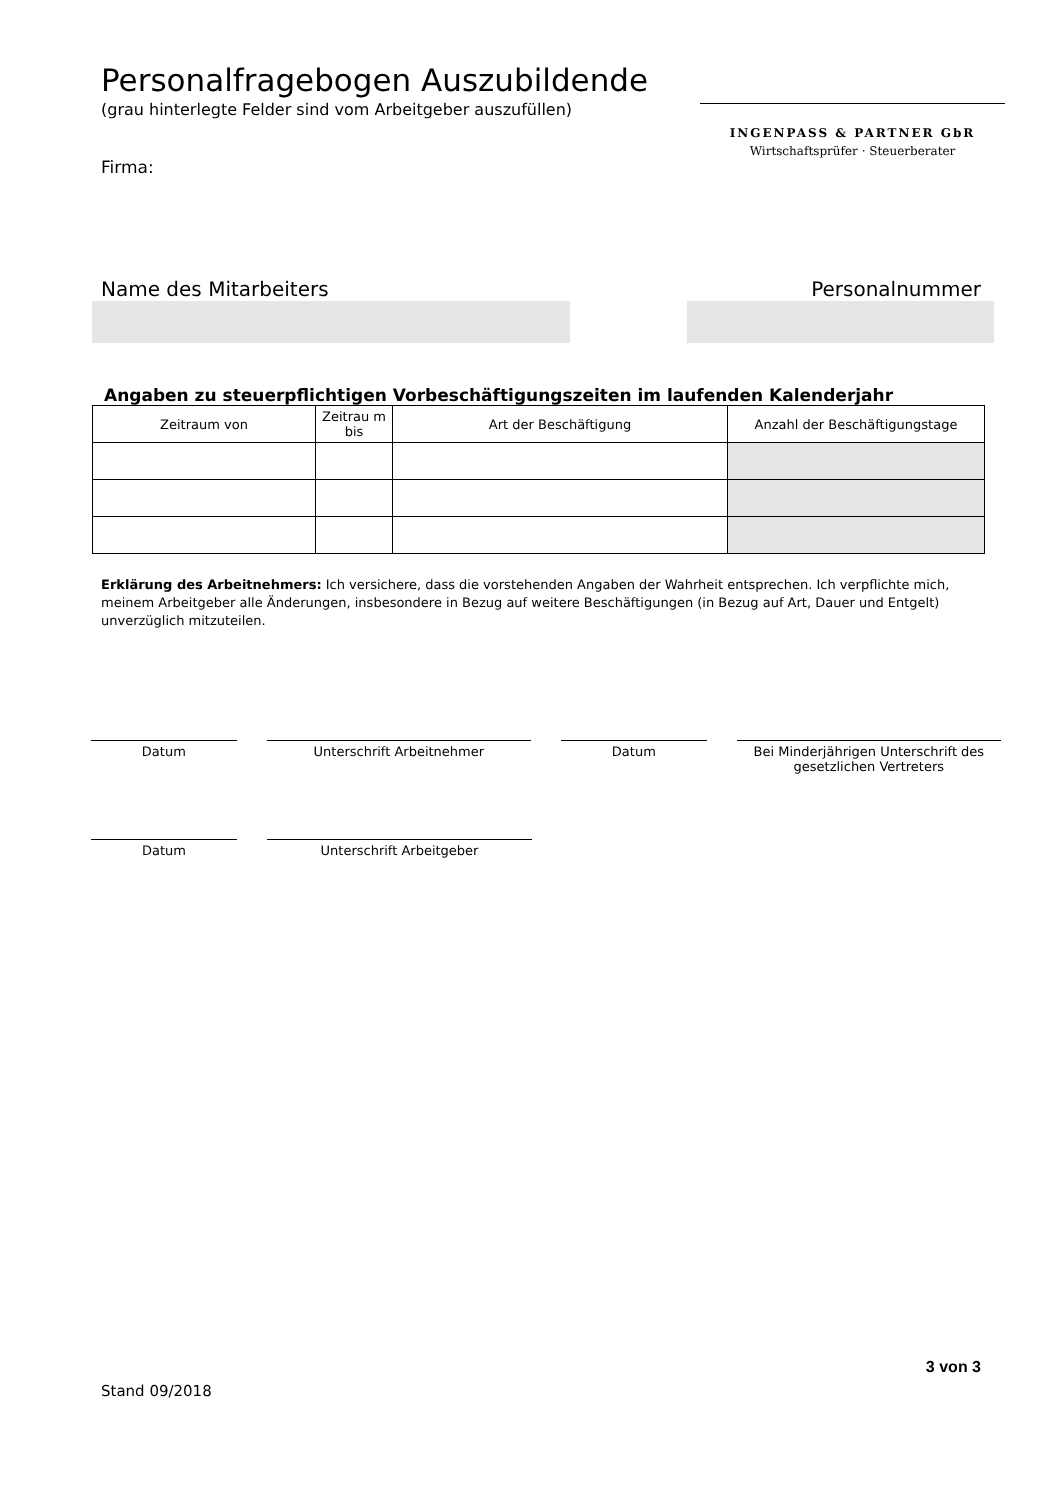INGENPASS & PARTNER GbR
Wirtschaftsprüfer · Steuerberater
Personalfragebogen Auszubildende
(grau hinterlegte Felder sind vom Arbeitgeber auszufüllen)
Firma:
Name des Mitarbeiters Personalnummer
Angaben zu steuerpflichtigen Vorbeschäftigungszeiten im laufenden Kalenderjahr
| Zeitraum von | Zeitrau m bis | Art der Beschäftigung | Anzahl der Beschäftigungstage |
| --- | --- | --- | --- |
Erklärung des Arbeitnehmers: Ich versichere, dass die vorstehenden Angaben der Wahrheit entsprechen. Ich verpflichte mich, meinem Arbeitgeber alle Änderungen, insbesondere in Bezug auf weitere Beschäftigungen (in Bezug auf Art, Dauer und Entgelt) unverzüglich mitzuteilen.
Datum Unterschrift Arbeitnehmer Datum Bei Minderjährigen Unterschrift des gesetzlichen Vertreters
Datum Unterschrift Arbeitgeber
3 von 3
Stand 09/2018